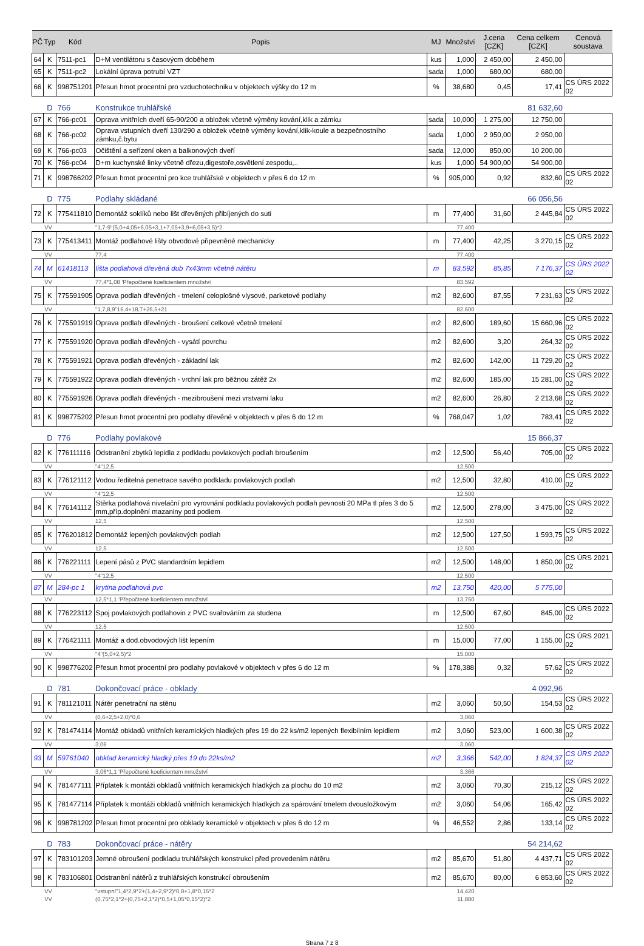| PČ | Typ | Kód | Popis | MJ | Množství | J.cena [CZK] | Cena celkem [CZK] | Cenová soustava |
| --- | --- | --- | --- | --- | --- | --- | --- | --- |
| 64 | K | 7511-pc1 | D+M ventilátoru s časovýcm doběhem | kus | 1,000 | 2 450,00 | 2 450,00 | |
| 65 | K | 7511-pc2 | Lokální úprava potrubí VZT | sada | 1,000 | 680,00 | 680,00 | |
| 66 | K | 998751201 | Přesun hmot procentní pro vzduchotechniku v objektech výšky do 12 m | % | 38,680 | 0,45 | 17,41 | CS ÚRS 2022 02 |
| | D | 766 | Konstrukce truhlářské | | | | 81 632,60 | |
| 67 | K | 766-pc01 | Oprava vnitřních dveří 65-90/200 a obložek včetně výměny kování,klik a zámku | sada | 10,000 | 1 275,00 | 12 750,00 | |
| 68 | K | 766-pc02 | Oprava vstupních dveří 130/290 a obložek včetně výměny kování,klik-koule a bezpečnostního zámku,č.bytu | sada | 1,000 | 2 950,00 | 2 950,00 | |
| 69 | K | 766-pc03 | Očištění a seřízení oken a balkonových dveří | sada | 12,000 | 850,00 | 10 200,00 | |
| 70 | K | 766-pc04 | D+m kuchynské linky včetně dřezu,digestoře,osvětlení zespodu,.. | kus | 1,000 | 54 900,00 | 54 900,00 | |
| 71 | K | 998766202 | Přesun hmot procentní pro kce truhlářské v objektech v přes 6 do 12 m | % | 905,000 | 0,92 | 832,60 | CS ÚRS 2022 02 |
| | D | 775 | Podlahy skládané | | | | 66 056,56 | |
| 72 | K | 775411810 | Demontáž soklíků nebo lišt dřevěných přibíjených do suti | m | 77,400 | 31,60 | 2 445,84 | CS ÚRS 2022 02 |
| | VV | | "1,7-9"(5,0+4,05+6,05+3,1+7,05+3,9+6,05+3,5)*2 | | 77,400 | | | |
| 73 | K | 775413411 | Montáž podlahové lišty obvodové připevněné mechanicky | m | 77,400 | 42,25 | 3 270,15 | CS ÚRS 2022 02 |
| | VV | | 77,4 | | 77,400 | | | |
| 74 | M | 61418113 | lišta podlahová dřevěná dub 7x43mm včetně nátěru | m | 83,592 | 85,85 | 7 176,37 | CS ÚRS 2022 02 |
| | VV | | 77,4*1,08 'Přepočtené koeficientem množství | | 83,592 | | | |
| 75 | K | 775591905 | Oprava podlah dřevěných - tmelení celoplošné vlysové, parketové podlahy | m2 | 82,600 | 87,55 | 7 231,63 | CS ÚRS 2022 02 |
| | VV | | "1,7,8,9"16,4+18,7+26,5+21 | | 82,600 | | | |
| 76 | K | 775591919 | Oprava podlah dřevěných - broušení celkové včetně tmelení | m2 | 82,600 | 189,60 | 15 660,96 | CS ÚRS 2022 02 |
| 77 | K | 775591920 | Oprava podlah dřevěných - vysátí povrchu | m2 | 82,600 | 3,20 | 264,32 | CS ÚRS 2022 02 |
| 78 | K | 775591921 | Oprava podlah dřevěných - základní lak | m2 | 82,600 | 142,00 | 11 729,20 | CS ÚRS 2022 02 |
| 79 | K | 775591922 | Oprava podlah dřevěných - vrchní lak pro běžnou zátěž 2x | m2 | 82,600 | 185,00 | 15 281,00 | CS ÚRS 2022 02 |
| 80 | K | 775591926 | Oprava podlah dřevěných - mezibroušení mezi vrstvami laku | m2 | 82,600 | 26,80 | 2 213,68 | CS ÚRS 2022 02 |
| 81 | K | 998775202 | Přesun hmot procentní pro podlahy dřevěné v objektech v přes 6 do 12 m | % | 768,047 | 1,02 | 783,41 | CS ÚRS 2022 02 |
| | D | 776 | Podlahy povlakové | | | | 15 866,37 | |
| 82 | K | 776111116 | Odstranění zbytků lepidla z podkladu povlakových podlah broušením | m2 | 12,500 | 56,40 | 705,00 | CS ÚRS 2022 02 |
| | VV | | "4"12,5 | | 12,500 | | | |
| 83 | K | 776121112 | Vodou ředitelná penetrace savého podkladu povlakových podlah | m2 | 12,500 | 32,80 | 410,00 | CS ÚRS 2022 02 |
| | VV | | "4"12,5 | | 12,500 | | | |
| 84 | K | 776141112 | Stěrka podlahová nivelační pro vyrovnání podkladu povlakových podlah pevnosti 20 MPa tl přes 3 do 5 mm,příp.doplnění mazaniny pod podiem | m2 | 12,500 | 278,00 | 3 475,00 | CS ÚRS 2022 02 |
| | VV | | 12,5 | | 12,500 | | | |
| 85 | K | 776201812 | Demontáž lepených povlakových podlah | m2 | 12,500 | 127,50 | 1 593,75 | CS ÚRS 2022 02 |
| | VV | | 12,5 | | 12,500 | | | |
| 86 | K | 776221111 | Lepení pásů z PVC standardním lepidlem | m2 | 12,500 | 148,00 | 1 850,00 | CS ÚRS 2021 02 |
| | VV | | "4"12,5 | | 12,500 | | | |
| 87 | M | 284-pc 1 | krytina podlahová pvc | m2 | 13,750 | 420,00 | 5 775,00 | |
| | VV | | 12,5*1,1 'Přepočtené koeficientem množství | | 13,750 | | | |
| 88 | K | 776223112 | Spoj povlakových podlahovin z PVC svařováním za studena | m | 12,500 | 67,60 | 845,00 | CS ÚRS 2022 02 |
| | VV | | 12,5 | | 12,500 | | | |
| 89 | K | 776421111 | Montáž a dod.obvodových lišt lepením | m | 15,000 | 77,00 | 1 155,00 | CS ÚRS 2021 02 |
| | VV | | "4"(5,0+2,5)*2 | | 15,000 | | | |
| 90 | K | 998776202 | Přesun hmot procentní pro podlahy povlakové v objektech v přes 6 do 12 m | % | 178,388 | 0,32 | 57,62 | CS ÚRS 2022 02 |
| | D | 781 | Dokončovací práce - obklady | | | | 4 092,96 | |
| 91 | K | 781121011 | Nátěr penetrační na stěnu | m2 | 3,060 | 50,50 | 154,53 | CS ÚRS 2022 02 |
| | VV | | (0,6+2,5+2,0)*0,6 | | 3,060 | | | |
| 92 | K | 781474114 | Montáž obkladů vnitřních keramických hladkých přes 19 do 22 ks/m2 lepených flexibilním lepidlem | m2 | 3,060 | 523,00 | 1 600,38 | CS ÚRS 2022 02 |
| | VV | | 3,06 | | 3,060 | | | |
| 93 | M | 59761040 | obklad keramický hladký přes 19 do 22ks/m2 | m2 | 3,366 | 542,00 | 1 824,37 | CS ÚRS 2022 02 |
| | VV | | 3,06*1,1 'Přepočtené koeficientem množství | | 3,366 | | | |
| 94 | K | 781477111 | Příplatek k montáži obkladů vnitřních keramických hladkých za plochu do 10 m2 | m2 | 3,060 | 70,30 | 215,12 | CS ÚRS 2022 02 |
| 95 | K | 781477114 | Příplatek k montáži obkladů vnitřních keramických hladkých za spárování tmelem dvousložkovým | m2 | 3,060 | 54,06 | 165,42 | CS ÚRS 2022 02 |
| 96 | K | 998781202 | Přesun hmot procentní pro obklady keramické v objektech v přes 6 do 12 m | % | 46,552 | 2,86 | 133,14 | CS ÚRS 2022 02 |
| | D | 783 | Dokončovací práce - nátěry | | | | 54 214,62 | |
| 97 | K | 783101203 | Jemné obroušení podkladu truhlářských konstrukcí před provedením nátěru | m2 | 85,670 | 51,80 | 4 437,71 | CS ÚRS 2022 02 |
| 98 | K | 783106801 | Odstranění nátěrů z truhlářských konstrukcí obroušením | m2 | 85,670 | 80,00 | 6 853,60 | CS ÚRS 2022 02 |
| | VV | | "vstupní"1,4*2,9*2+(1,4+2,9*2)*0,8+1,8*0,15*2 | | 14,420 | | | |
| | VV | | (0,75*2,1*2+(0,75+2,1*2)*0,5+1,05*0,15*2)*2 | | 11,880 | | | |
Strana 7 z 8